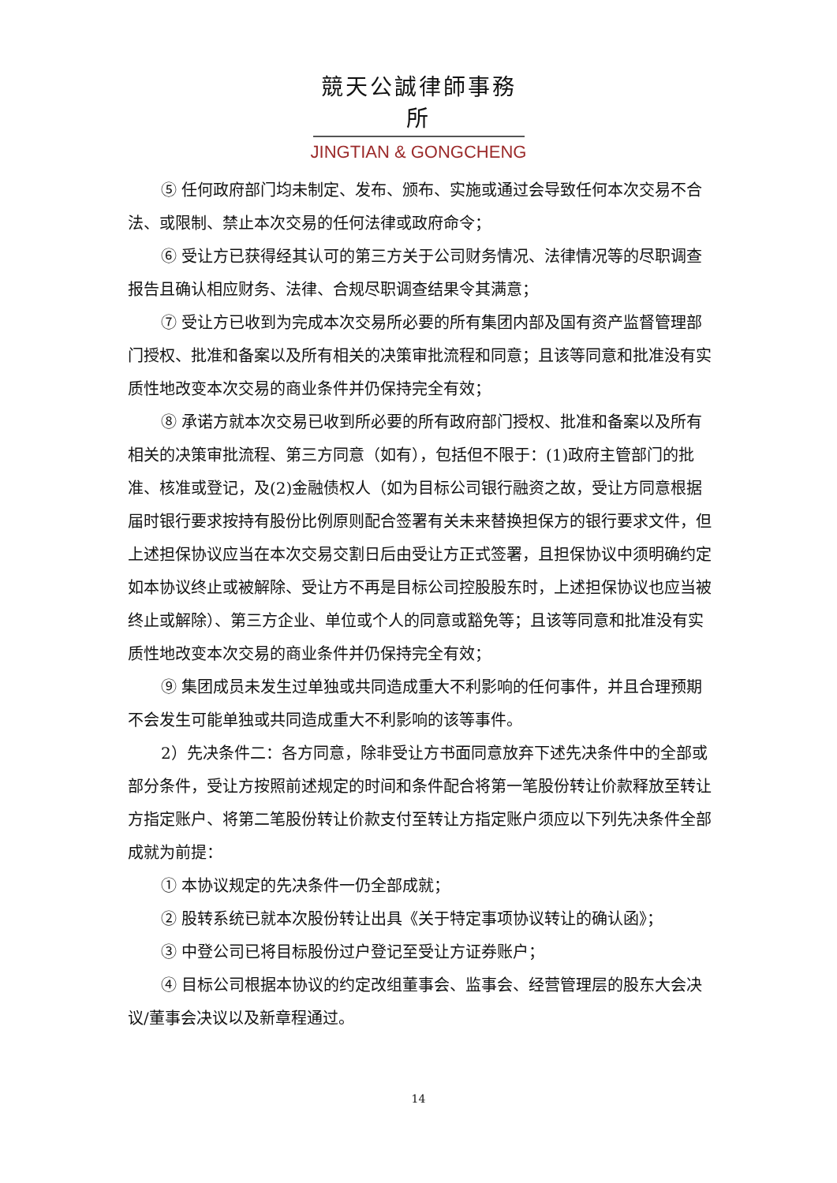競天公誠律師事務所
JINGTIAN & GONGCHENG
⑤ 任何政府部门均未制定、发布、颁布、实施或通过会导致任何本次交易不合法、或限制、禁止本次交易的任何法律或政府命令；
⑥ 受让方已获得经其认可的第三方关于公司财务情况、法律情况等的尽职调查报告且确认相应财务、法律、合规尽职调查结果令其满意；
⑦ 受让方已收到为完成本次交易所必要的所有集团内部及国有资产监督管理部门授权、批准和备案以及所有相关的决策审批流程和同意；且该等同意和批准没有实质性地改变本次交易的商业条件并仍保持完全有效；
⑧ 承诺方就本次交易已收到所必要的所有政府部门授权、批准和备案以及所有相关的决策审批流程、第三方同意（如有），包括但不限于：(1)政府主管部门的批准、核准或登记，及(2)金融债权人（如为目标公司银行融资之故，受让方同意根据届时银行要求按持有股份比例原则配合签署有关未来替换担保方的银行要求文件，但上述担保协议应当在本次交易交割日后由受让方正式签署，且担保协议中须明确约定如本协议终止或被解除、受让方不再是目标公司控股股东时，上述担保协议也应当被终止或解除）、第三方企业、单位或个人的同意或豁免等；且该等同意和批准没有实质性地改变本次交易的商业条件并仍保持完全有效；
⑨ 集团成员未发生过单独或共同造成重大不利影响的任何事件，并且合理预期不会发生可能单独或共同造成重大不利影响的该等事件。
2）先决条件二：各方同意，除非受让方书面同意放弃下述先决条件中的全部或部分条件，受让方按照前述规定的时间和条件配合将第一笔股份转让价款释放至转让方指定账户、将第二笔股份转让价款支付至转让方指定账户须应以下列先决条件全部成就为前提：
① 本协议规定的先决条件一仍全部成就；
② 股转系统已就本次股份转让出具《关于特定事项协议转让的确认函》；
③ 中登公司已将目标股份过户登记至受让方证券账户；
④ 目标公司根据本协议的约定改组董事会、监事会、经营管理层的股东大会决议/董事会决议以及新章程通过。
14